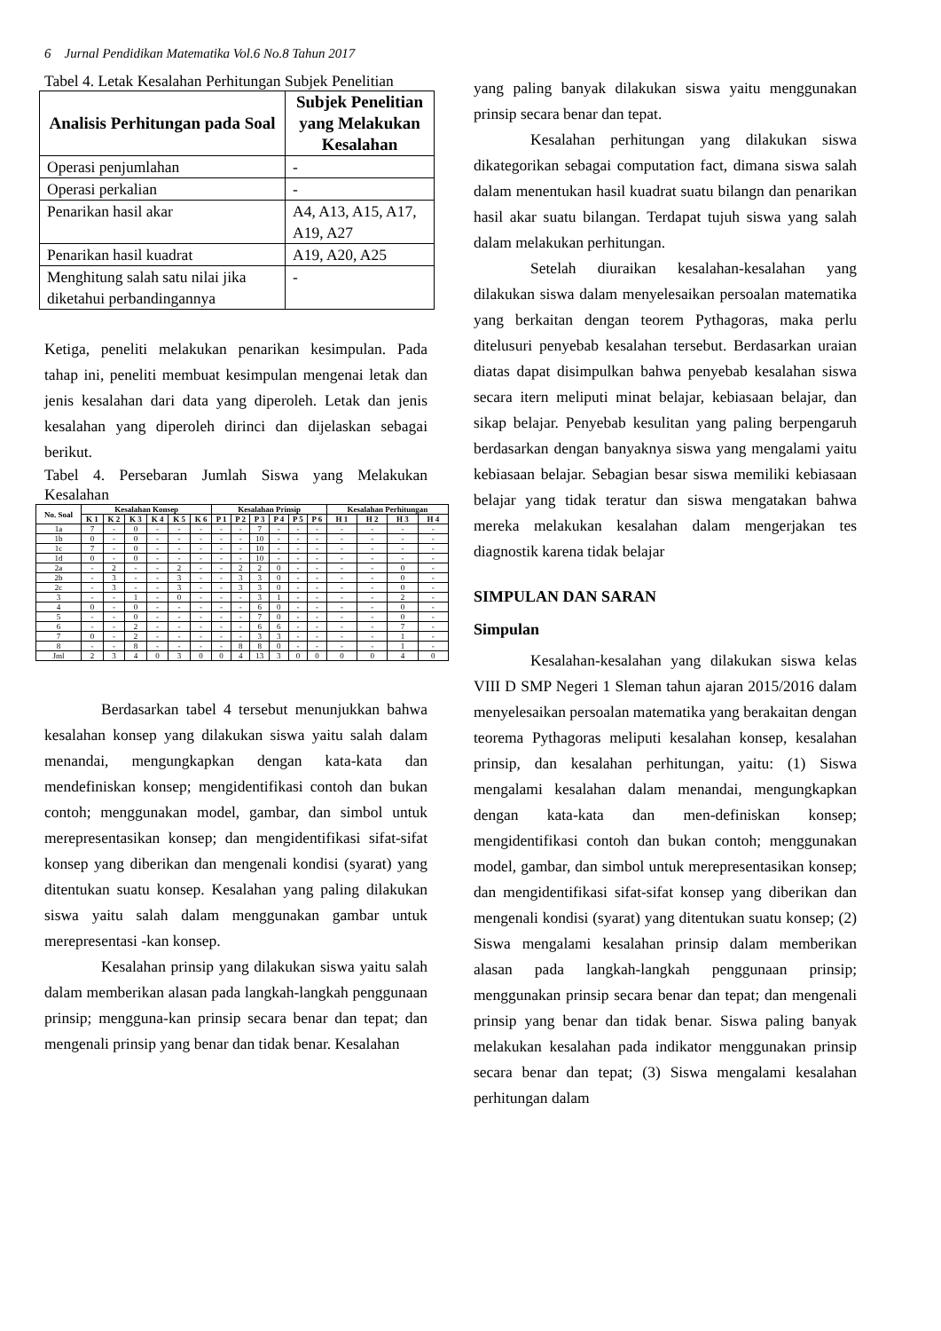6 Jurnal Pendidikan Matematika Vol.6 No.8 Tahun 2017
Tabel 4. Letak Kesalahan Perhitungan Subjek Penelitian
| Analisis Perhitungan pada Soal | Subjek Penelitian yang Melakukan Kesalahan |
| --- | --- |
| Operasi penjumlahan | - |
| Operasi perkalian | - |
| Penarikan hasil akar | A4, A13, A15, A17, A19, A27 |
| Penarikan hasil kuadrat | A19, A20, A25 |
| Menghitung salah satu nilai jika diketahui perbandingannya | - |
Ketiga, peneliti melakukan penarikan kesimpulan. Pada tahap ini, peneliti membuat kesimpulan mengenai letak dan jenis kesalahan dari data yang diperoleh. Letak dan jenis kesalahan yang diperoleh dirinci dan dijelaskan sebagai berikut.
Tabel 4. Persebaran Jumlah Siswa yang Melakukan Kesalahan
| No. Soal | Kesalahan Konsep | | | | | | Kesalahan Prinsip | | | | | | Kesalahan Perhitungan | | | |
| --- | --- | --- | --- | --- | --- | --- | --- | --- | --- | --- | --- | --- | --- | --- | --- | --- |
| | K 1 | K 2 | K 3 | K 4 | K 5 | K 6 | P 1 | P 2 | P 3 | P 4 | P 5 | P 6 | H 1 | H 2 | H 3 | H 4 |
| 1a | 7 | - | 0 | - | - | - | - | - | 7 | - | - | - | - | - | - | - |
| 1b | 0 | - | 0 | - | - | - | - | - | 10 | - | - | - | - | - | - | - |
| 1c | 7 | - | 0 | - | - | - | - | - | 10 | - | - | - | - | - | - | - |
| 1d | 0 | - | 0 | - | - | - | - | - | 10 | - | - | - | - | - | - | - |
| 2a | - | 2 | - | - | 2 | - | - | 2 | 2 | 0 | - | - | - | - | 0 | - |
| 2b | - | 3 | - | - | 3 | - | - | 3 | 3 | 0 | - | - | - | - | 0 | - |
| 2c | - | 3 | - | - | 3 | - | - | 3 | 3 | 0 | - | - | - | - | 0 | - |
| 3 | - | - | 1 | - | 0 | - | - | - | 3 | 1 | - | - | - | - | 2 | - |
| 4 | 0 | - | 0 | - | - | - | - | - | 6 | 0 | - | - | - | - | 0 | - |
| 5 | - | - | 0 | - | - | - | - | - | 7 | 0 | - | - | - | - | 0 | - |
| 6 | - | - | 2 | - | - | - | - | - | 6 | 6 | - | - | - | - | 7 | - |
| 7 | 0 | - | 2 | - | - | - | - | - | 3 | 3 | - | - | - | - | 1 | - |
| 8 | - | - | 8 | - | - | - | - | 8 | 8 | 0 | - | - | - | - | 1 | - |
| Jml | 2 | 3 | 4 | 0 | 3 | 0 | 0 | 4 | 13 | 3 | 0 | 0 | 0 | 0 | 4 | 0 |
Berdasarkan tabel 4 tersebut menunjukkan bahwa kesalahan konsep yang dilakukan siswa yaitu salah dalam menandai, mengungkapkan dengan kata-kata dan mendefiniskan konsep; mengidentifikasi contoh dan bukan contoh; menggunakan model, gambar, dan simbol untuk merepresentasikan konsep; dan mengidentifikasi sifat-sifat konsep yang diberikan dan mengenali kondisi (syarat) yang ditentukan suatu konsep. Kesalahan yang paling dilakukan siswa yaitu salah dalam menggunakan gambar untuk merepresentasi -kan konsep.
Kesalahan prinsip yang dilakukan siswa yaitu salah dalam memberikan alasan pada langkah-langkah penggunaan prinsip; mengguna-kan prinsip secara benar dan tepat; dan mengenali prinsip yang benar dan tidak benar. Kesalahan
yang paling banyak dilakukan siswa yaitu menggunakan prinsip secara benar dan tepat.
Kesalahan perhitungan yang dilakukan siswa dikategorikan sebagai computation fact, dimana siswa salah dalam menentukan hasil kuadrat suatu bilangn dan penarikan hasil akar suatu bilangan. Terdapat tujuh siswa yang salah dalam melakukan perhitungan.
Setelah diuraikan kesalahan-kesalahan yang dilakukan siswa dalam menyelesaikan persoalan matematika yang berkaitan dengan teorem Pythagoras, maka perlu ditelusuri penyebab kesalahan tersebut. Berdasarkan uraian diatas dapat disimpulkan bahwa penyebab kesalahan siswa secara itern meliputi minat belajar, kebiasaan belajar, dan sikap belajar. Penyebab kesulitan yang paling berpengaruh berdasarkan dengan banyaknya siswa yang mengalami yaitu kebiasaan belajar. Sebagian besar siswa memiliki kebiasaan belajar yang tidak teratur dan siswa mengatakan bahwa mereka melakukan kesalahan dalam mengerjakan tes diagnostik karena tidak belajar
SIMPULAN DAN SARAN
Simpulan
Kesalahan-kesalahan yang dilakukan siswa kelas VIII D SMP Negeri 1 Sleman tahun ajaran 2015/2016 dalam menyelesaikan persoalan matematika yang berakaitan dengan teorema Pythagoras meliputi kesalahan konsep, kesalahan prinsip, dan kesalahan perhitungan, yaitu: (1) Siswa mengalami kesalahan dalam menandai, mengungkapkan dengan kata-kata dan men-definiskan konsep; mengidentifikasi contoh dan bukan contoh; menggunakan model, gambar, dan simbol untuk merepresentasikan konsep; dan mengidentifikasi sifat-sifat konsep yang diberikan dan mengenali kondisi (syarat) yang ditentukan suatu konsep; (2) Siswa mengalami kesalahan prinsip dalam memberikan alasan pada langkah-langkah penggunaan prinsip; menggunakan prinsip secara benar dan tepat; dan mengenali prinsip yang benar dan tidak benar. Siswa paling banyak melakukan kesalahan pada indikator menggunakan prinsip secara benar dan tepat; (3) Siswa mengalami kesalahan perhitungan dalam